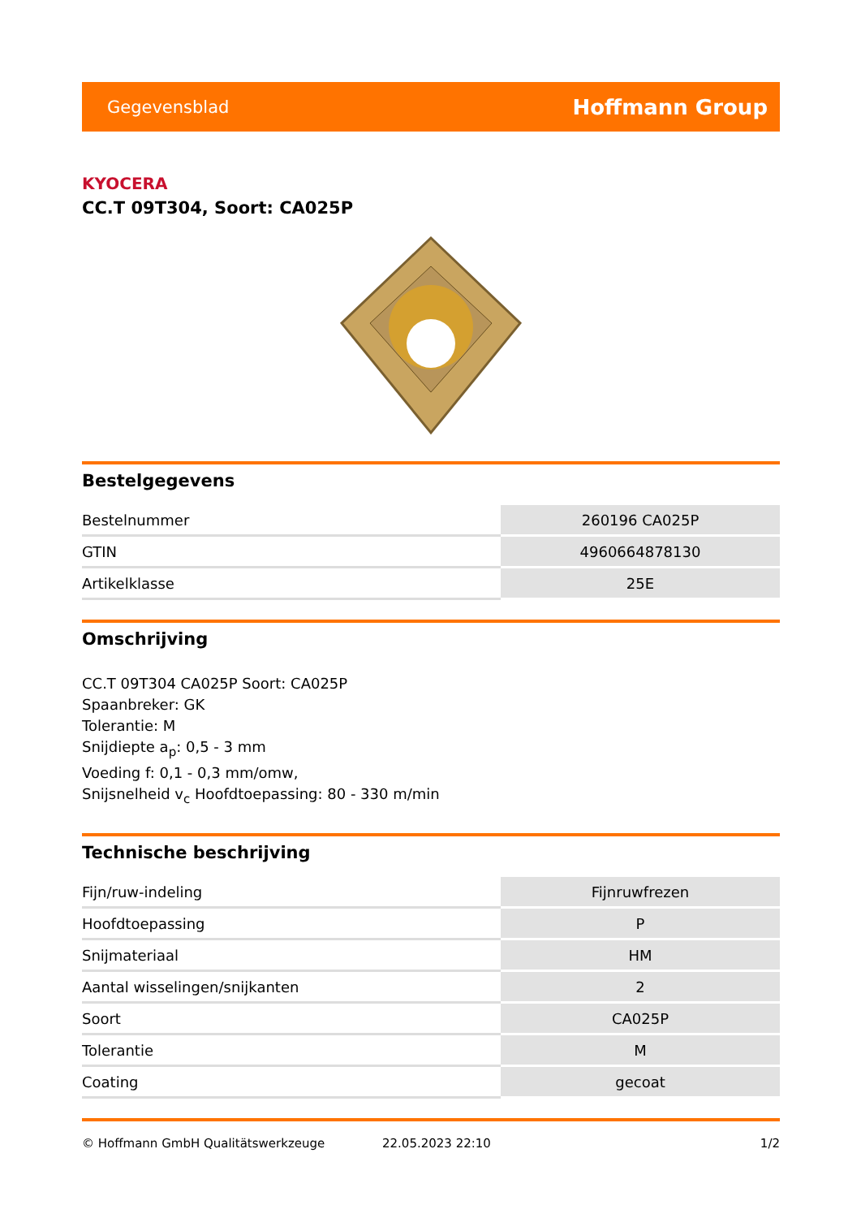Gegevensblad Hoffmann Group
KYOCERA
CC.T 09T304, Soort: CA025P
Bestelgegevens
| Bestelnummer | 260196 CA025P |
| GTIN | 4960664878130 |
| Artikelklasse | 25E |
Omschrijving
CC.T 09T304 CA025P Soort: CA025P
Spaanbreker: GK
Tolerantie: M
Snijdiepte a<sub>p</sub>: 0,5 - 3 mm
Voeding f: 0,1 - 0,3 mm/omw,
Snijsnelheid v<sub>c</sub> Hoofdtoepassing: 80 - 330 m/min
Technische beschrijving
| Fijn/ruw-indeling | Fijnruwfrezen |
| Hoofdtoepassing | P |
| Snijmateriaal | HM |
| Aantal wisselingen/snijkanten | 2 |
| Soort | CA025P |
| Tolerantie | M |
| Coating | gecoat |
© Hoffmann GmbH Qualitätswerkzeuge 22.05.2023 22:10 1/2